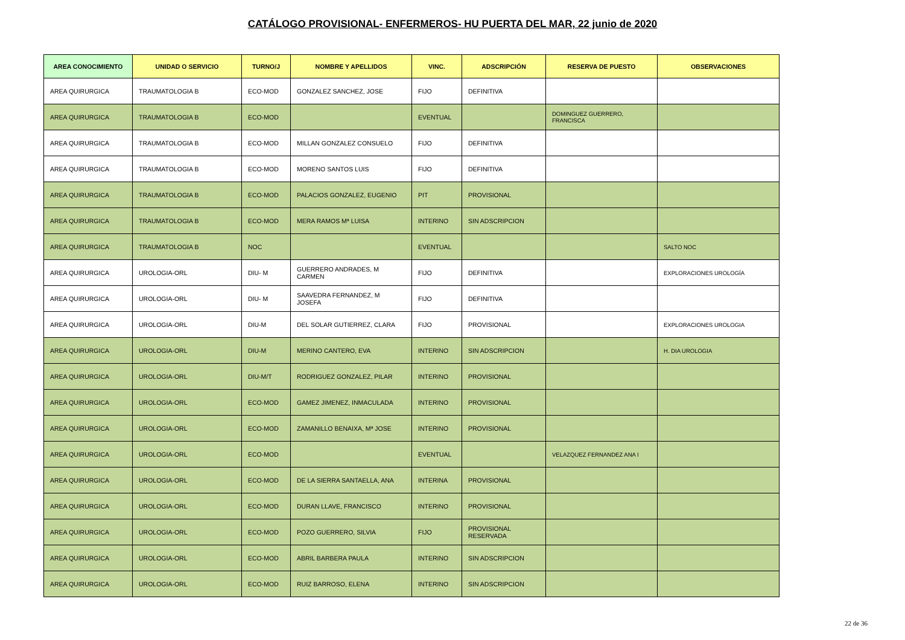CATÁLOGO PROVISIONAL- ENFERMEROS- HU PUERTA DEL MAR, 22 junio de 2020
| AREA CONOCIMIENTO | UNIDAD O SERVICIO | TURNO/J | NOMBRE Y APELLIDOS | VINC. | ADSCRIPCIÓN | RESERVA DE PUESTO | OBSERVACIONES |
| --- | --- | --- | --- | --- | --- | --- | --- |
| AREA QUIRURGICA | TRAUMATOLOGIA B | ECO-MOD | GONZALEZ SANCHEZ, JOSE | FIJO | DEFINITIVA | | |
| AREA QUIRURGICA | TRAUMATOLOGIA B | ECO-MOD | | EVENTUAL | | DOMINGUEZ GUERRERO, FRANCISCA | |
| AREA QUIRURGICA | TRAUMATOLOGIA B | ECO-MOD | MILLAN GONZALEZ CONSUELO | FIJO | DEFINITIVA | | |
| AREA QUIRURGICA | TRAUMATOLOGIA B | ECO-MOD | MORENO SANTOS LUIS | FIJO | DEFINITIVA | | |
| AREA QUIRURGICA | TRAUMATOLOGIA B | ECO-MOD | PALACIOS GONZALEZ, EUGENIO | PIT | PROVISIONAL | | |
| AREA QUIRURGICA | TRAUMATOLOGIA B | ECO-MOD | MERA RAMOS Mª LUISA | INTERINO | SIN ADSCRIPCION | | |
| AREA QUIRURGICA | TRAUMATOLOGIA B | NOC | | EVENTUAL | | | SALTO NOC |
| AREA QUIRURGICA | UROLOGIA-ORL | DIU- M | GUERRERO ANDRADES, M CARMEN | FIJO | DEFINITIVA | | EXPLORACIONES UROLOGÍA |
| AREA QUIRURGICA | UROLOGIA-ORL | DIU- M | SAAVEDRA FERNANDEZ, M JOSEFA | FIJO | DEFINITIVA | | |
| AREA QUIRURGICA | UROLOGIA-ORL | DIU-M | DEL SOLAR GUTIERREZ, CLARA | FIJO | PROVISIONAL | | EXPLORACIONES UROLOGIA |
| AREA QUIRURGICA | UROLOGIA-ORL | DIU-M | MERINO CANTERO, EVA | INTERINO | SIN ADSCRIPCION | | H. DIA UROLOGIA |
| AREA QUIRURGICA | UROLOGIA-ORL | DIU-M/T | RODRIGUEZ GONZALEZ, PILAR | INTERINO | PROVISIONAL | | |
| AREA QUIRURGICA | UROLOGIA-ORL | ECO-MOD | GAMEZ JIMENEZ, INMACULADA | INTERINO | PROVISIONAL | | |
| AREA QUIRURGICA | UROLOGIA-ORL | ECO-MOD | ZAMANILLO BENAIXA, Mª JOSE | INTERINO | PROVISIONAL | | |
| AREA QUIRURGICA | UROLOGIA-ORL | ECO-MOD | | EVENTUAL | | VELAZQUEZ FERNANDEZ ANA I | |
| AREA QUIRURGICA | UROLOGIA-ORL | ECO-MOD | DE LA SIERRA SANTAELLA, ANA | INTERINA | PROVISIONAL | | |
| AREA QUIRURGICA | UROLOGIA-ORL | ECO-MOD | DURAN LLAVE, FRANCISCO | INTERINO | PROVISIONAL | | |
| AREA QUIRURGICA | UROLOGIA-ORL | ECO-MOD | POZO GUERRERO, SILVIA | FIJO | PROVISIONAL RESERVADA | | |
| AREA QUIRURGICA | UROLOGIA-ORL | ECO-MOD | ABRIL BARBERA PAULA | INTERINO | SIN ADSCRIPCION | | |
| AREA QUIRURGICA | UROLOGIA-ORL | ECO-MOD | RUIZ BARROSO, ELENA | INTERINO | SIN ADSCRIPCION | | |
22 de 36